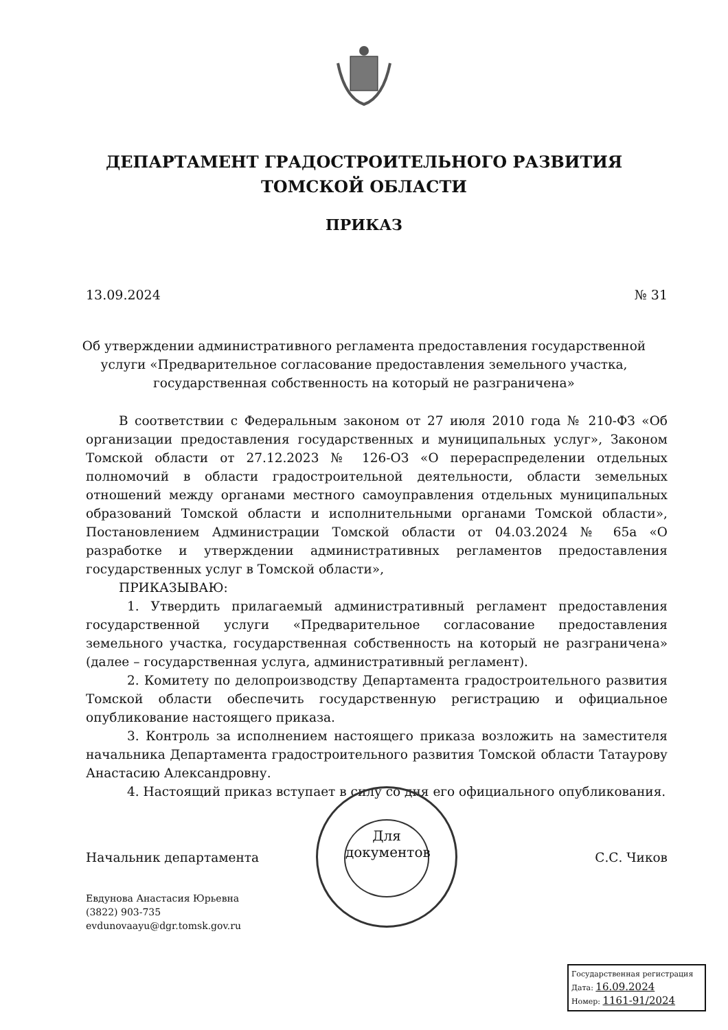ДЕПАРТАМЕНТ ГРАДОСТРОИТЕЛЬНОГО РАЗВИТИЯ
ТОМСКОЙ ОБЛАСТИ
ПРИКАЗ
13.09.2024 № 31
Об утверждении административного регламента предоставления государственной услуги «Предварительное согласование предоставления земельного участка, государственная собственность на который не разграничена»
В соответствии с Федеральным законом от 27 июля 2010 года № 210-ФЗ «Об организации предоставления государственных и муниципальных услуг», Законом Томской области от 27.12.2023 № 126-ОЗ «О перераспределении отдельных полномочий в области градостроительной деятельности, области земельных отношений между органами местного самоуправления отдельных муниципальных образований Томской области и исполнительными органами Томской области», Постановлением Администрации Томской области от 04.03.2024 № 65а «О разработке и утверждении административных регламентов предоставления государственных услуг в Томской области»,
ПРИКАЗЫВАЮ:
1. Утвердить прилагаемый административный регламент предоставления государственной услуги «Предварительное согласование предоставления земельного участка, государственная собственность на который не разграничена» (далее – государственная услуга, административный регламент).
2. Комитету по делопроизводству Департамента градостроительного развития Томской области обеспечить государственную регистрацию и официальное опубликование настоящего приказа.
3. Контроль за исполнением настоящего приказа возложить на заместителя начальника Департамента градостроительного развития Томской области Татаурову Анастасию Александровну.
4. Настоящий приказ вступает в силу со дня его официального опубликования.
Начальник департамента С.С. Чиков
Для
документов
Евдунова Анастасия Юрьевна
(3822) 903-735
evdunovaayu@dgr.tomsk.gov.ru
Государственная регистрация
Дата: 16.09.2024
Номер: 1161-91/2024